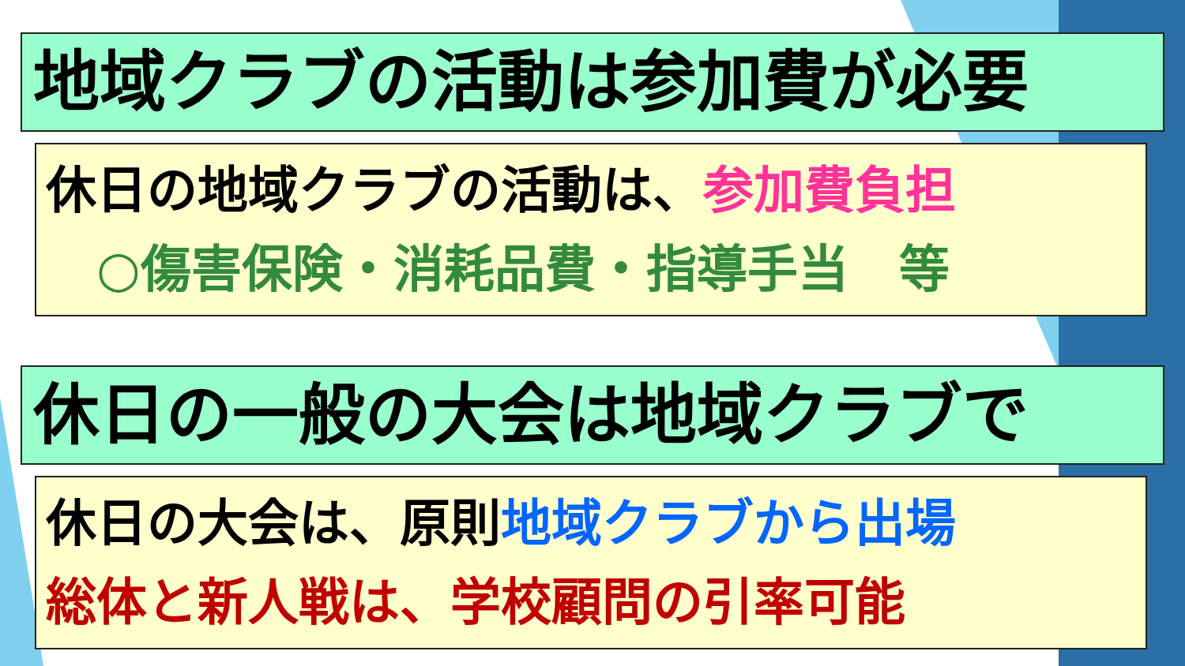地域クラブの活動は参加費が必要
休日の地域クラブの活動は、参加費負担
　○傷害保険・消耗品費・指導手当　等
休日の一般の大会は地域クラブで
休日の大会は、原則地域クラブから出場
総体と新人戦は、学校顧問の引率可能